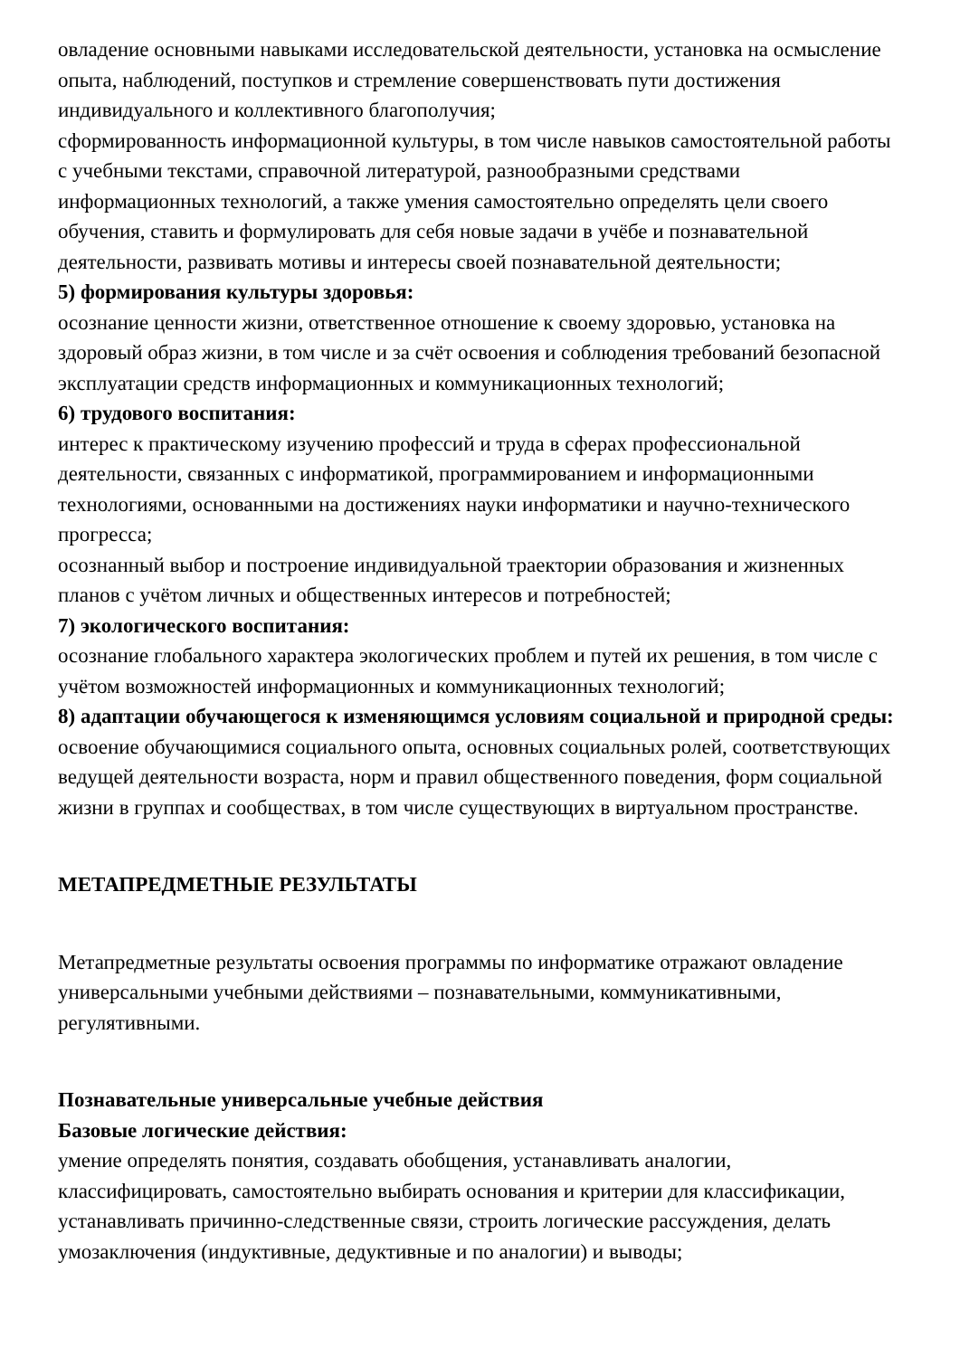овладение основными навыками исследовательской деятельности, установка на осмысление опыта, наблюдений, поступков и стремление совершенствовать пути достижения индивидуального и коллективного благополучия;
сформированность информационной культуры, в том числе навыков самостоятельной работы с учебными текстами, справочной литературой, разнообразными средствами информационных технологий, а также умения самостоятельно определять цели своего обучения, ставить и формулировать для себя новые задачи в учёбе и познавательной деятельности, развивать мотивы и интересы своей познавательной деятельности;
5) формирования культуры здоровья:
осознание ценности жизни, ответственное отношение к своему здоровью, установка на здоровый образ жизни, в том числе и за счёт освоения и соблюдения требований безопасной эксплуатации средств информационных и коммуникационных технологий;
6) трудового воспитания:
интерес к практическому изучению профессий и труда в сферах профессиональной деятельности, связанных с информатикой, программированием и информационными технологиями, основанными на достижениях науки информатики и научно-технического прогресса;
осознанный выбор и построение индивидуальной траектории образования и жизненных планов с учётом личных и общественных интересов и потребностей;
7) экологического воспитания:
осознание глобального характера экологических проблем и путей их решения, в том числе с учётом возможностей информационных и коммуникационных технологий;
8) адаптации обучающегося к изменяющимся условиям социальной и природной среды:
освоение обучающимися социального опыта, основных социальных ролей, соответствующих ведущей деятельности возраста, норм и правил общественного поведения, форм социальной жизни в группах и сообществах, в том числе существующих в виртуальном пространстве.
МЕТАПРЕДМЕТНЫЕ РЕЗУЛЬТАТЫ
Метапредметные результаты освоения программы по информатике отражают овладение универсальными учебными действиями – познавательными, коммуникативными, регулятивными.
Познавательные универсальные учебные действия
Базовые логические действия:
умение определять понятия, создавать обобщения, устанавливать аналогии, классифицировать, самостоятельно выбирать основания и критерии для классификации, устанавливать причинно-следственные связи, строить логические рассуждения, делать умозаключения (индуктивные, дедуктивные и по аналогии) и выводы;